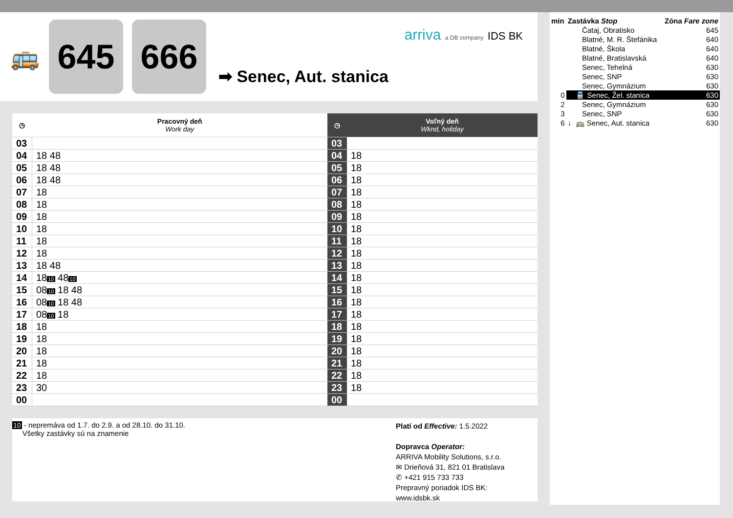🚌
645 666
➡ Senec, Aut. stanica
arriva a DB company IDS BK
| ◷ | Pracovný deň Work day |
| --- | --- |
| 03 | |
| 04 | 18 48 |
| 05 | 18 48 |
| 06 | 18 48 |
| 07 | 18 |
| 08 | 18 |
| 09 | 18 |
| 10 | 18 |
| 11 | 18 |
| 12 | 18 |
| 13 | 18 48 |
| 14 | 18 10 48 10 |
| 15 | 08 10 18 48 |
| 16 | 08 10 18 48 |
| 17 | 08 10 18 |
| 18 | 18 |
| 19 | 18 |
| 20 | 18 |
| 21 | 18 |
| 22 | 18 |
| 23 | 30 |
| 00 | |
| ◷ | Voľný deň Wknd, holiday |
| --- | --- |
| 03 | |
| 04 | 18 |
| 05 | 18 |
| 06 | 18 |
| 07 | 18 |
| 08 | 18 |
| 09 | 18 |
| 10 | 18 |
| 11 | 18 |
| 12 | 18 |
| 13 | 18 |
| 14 | 18 |
| 15 | 18 |
| 16 | 18 |
| 17 | 18 |
| 18 | 18 |
| 19 | 18 |
| 20 | 18 |
| 21 | 18 |
| 22 | 18 |
| 23 | 18 |
| 00 | |
10 - nepremáva od 1.7. do 2.9. a od 28.10. do 31.10.
Všetky zastávky sú na znamenie
Platí od Effective: 1.5.2022
Dopravca Operator:
ARRIVA Mobility Solutions, s.r.o.
✉ Drieňová 31, 821 01 Bratislava
✆ +421 915 733 733
Prepravný poriadok IDS BK:
www.idsbk.sk
| min | Zastávka Stop | Zóna Fare zone |
| | Čataj, Obratisko | 645 |
| | Blatné, M. R. Štefánika | 640 |
| | Blatné, Škola | 640 |
| | Blatné, Bratislavská | 640 |
| | Senec, Tehelná | 630 |
| | Senec, SNP | 630 |
| | Senec, Gymnázium | 630 |
| 0 | 🚆 Senec, Žel. stanica | 630 |
| 2 | Senec, Gymnázium | 630 |
| 3 | Senec, SNP | 630 |
| 6 | ↓ 🚌 Senec, Aut. stanica | 630 |